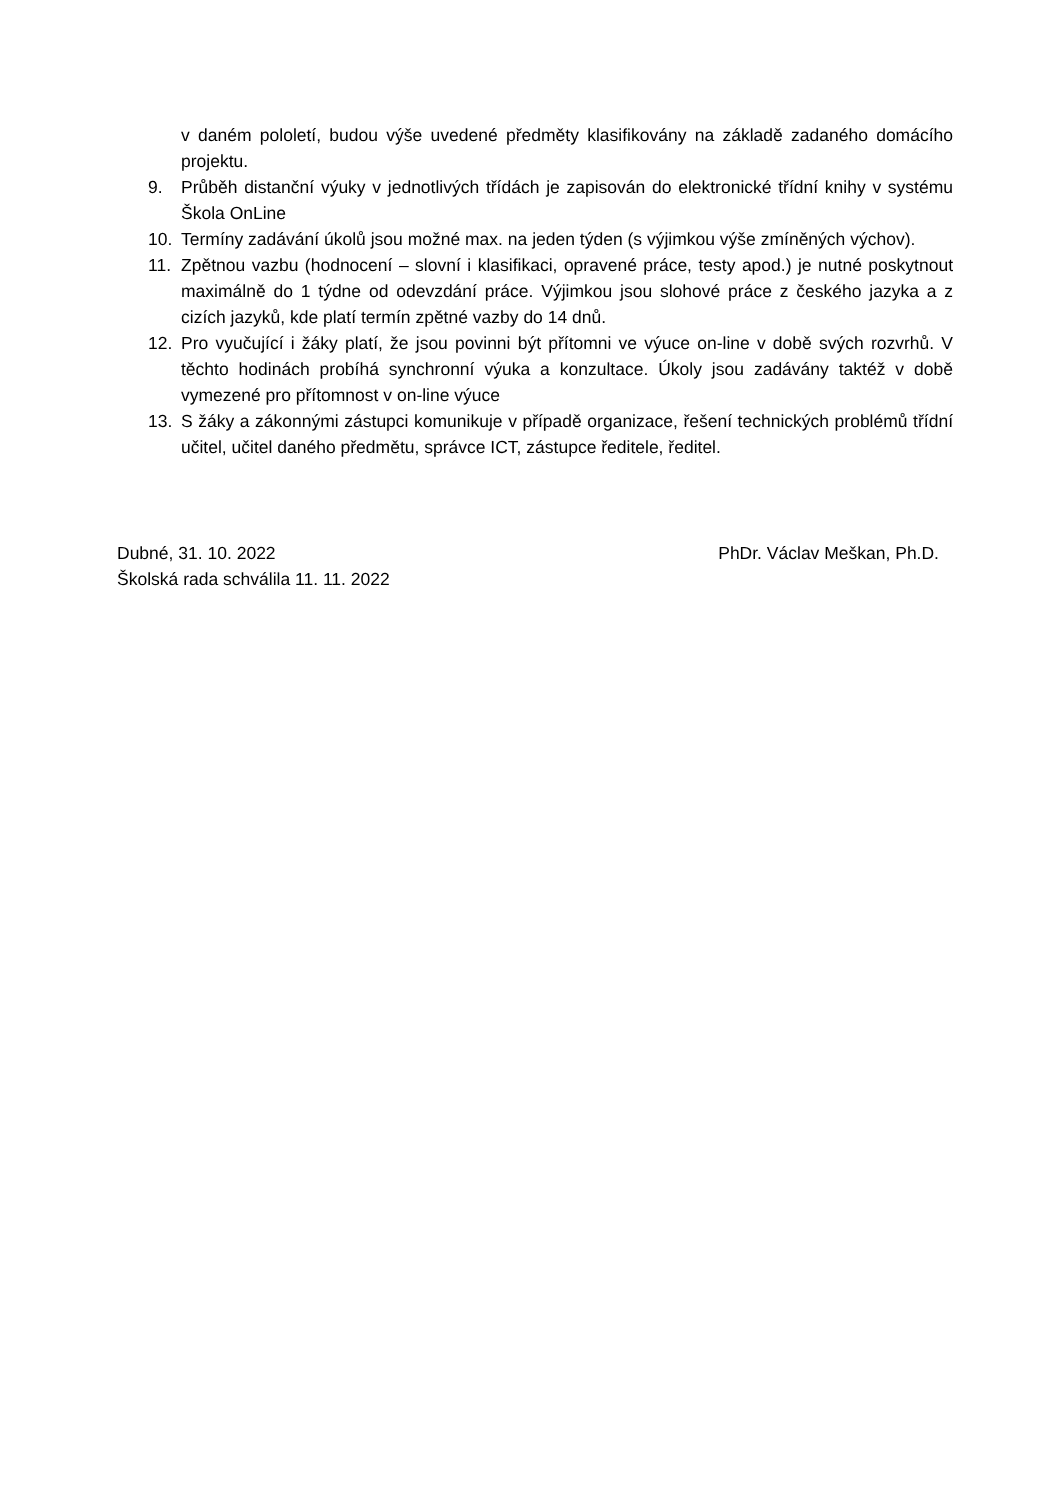v daném pololetí, budou výše uvedené předměty klasifikovány na základě zadaného domácího projektu.
9. Průběh distanční výuky v jednotlivých třídách je zapisován do elektronické třídní knihy v systému Škola OnLine
10. Termíny zadávání úkolů jsou možné max. na jeden týden (s výjimkou výše zmíněných výchov).
11. Zpětnou vazbu (hodnocení – slovní i klasifikaci, opravené práce, testy apod.) je nutné poskytnout maximálně do 1 týdne od odevzdání práce. Výjimkou jsou slohové práce z českého jazyka a z cizích jazyků, kde platí termín zpětné vazby do 14 dnů.
12. Pro vyučující i žáky platí, že jsou povinni být přítomni ve výuce on-line v době svých rozvrhů. V těchto hodinách probíhá synchronní výuka a konzultace. Úkoly jsou zadávány taktéž v době vymezené pro přítomnost v on-line výuce
13. S žáky a zákonnými zástupci komunikuje v případě organizace, řešení technických problémů třídní učitel, učitel daného předmětu, správce ICT, zástupce ředitele, ředitel.
Dubné, 31. 10. 2022 PhDr. Václav Meškan, Ph.D.
Školská rada schválila 11. 11. 2022